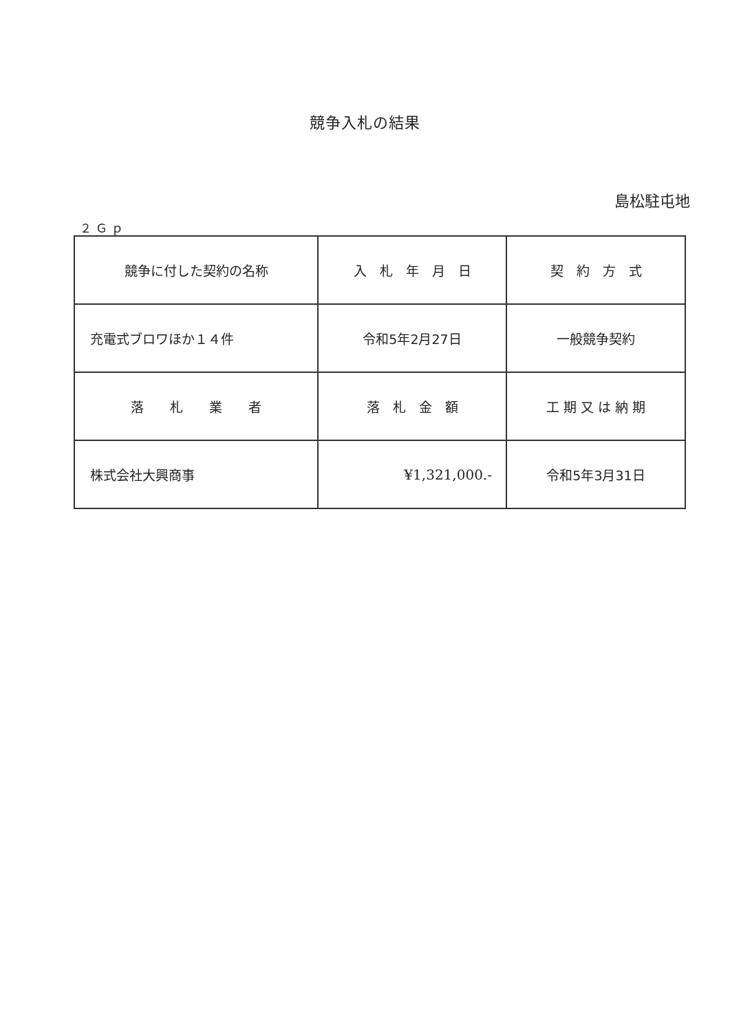競争入札の結果
島松駐屯地
２Ｇｐ
| 競争に付した契約の名称 | 入 札 年 月 日 | 契 約 方 式 |
| 充電式ブロワほか１４件 | 令和5年2月27日 | 一般競争契約 |
| 落 札 業 者 | 落 札 金 額 | 工 期 又 は 納 期 |
| 株式会社大興商事 | ¥1,321,000.- | 令和5年3月31日 |